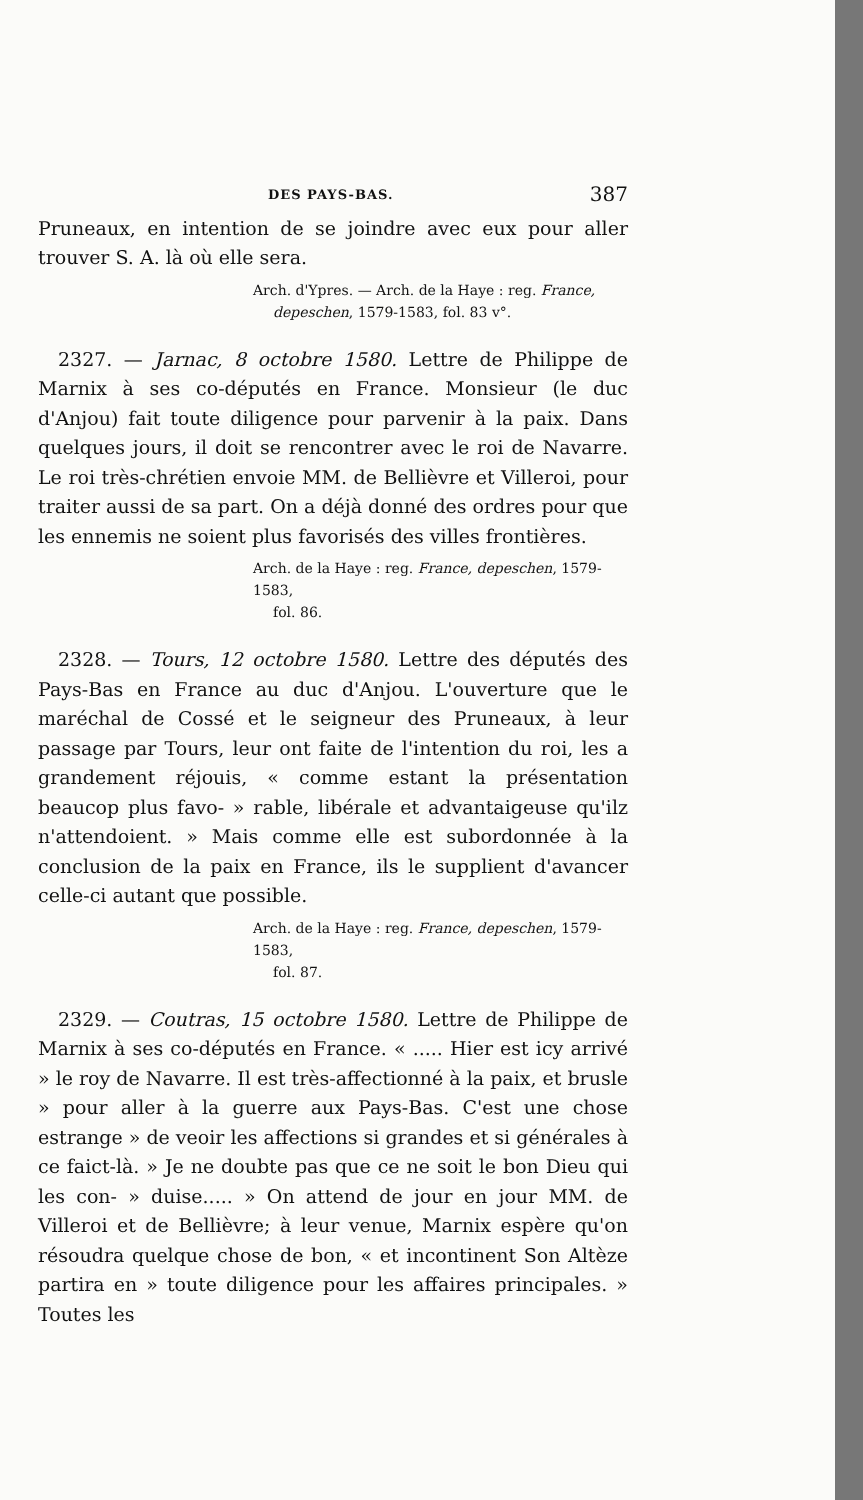DES PAYS-BAS. 387
Pruneaux, en intention de se joindre avec eux pour aller trouver S. A. là où elle sera.
Arch. d'Ypres. — Arch. de la Haye : reg. France,
depeschen, 1579-1583, fol. 83 v°.
2327. — Jarnac, 8 octobre 1580. Lettre de Philippe de Marnix à ses co-députés en France. Monsieur (le duc d'Anjou) fait toute diligence pour parvenir à la paix. Dans quelques jours, il doit se rencontrer avec le roi de Navarre. Le roi très-chrétien envoie MM. de Bellièvre et Villeroi, pour traiter aussi de sa part. On a déjà donné des ordres pour que les ennemis ne soient plus favorisés des villes frontières.
Arch. de la Haye : reg. France, depeschen, 1579-1583,
fol. 86.
2328. — Tours, 12 octobre 1580. Lettre des députés des Pays-Bas en France au duc d'Anjou. L'ouverture que le maréchal de Cossé et le seigneur des Pruneaux, à leur passage par Tours, leur ont faite de l'intention du roi, les a grandement réjouis, « comme estant la présentation beaucop plus favo- » rable, libérale et advantaigeuse qu'ilz n'attendoient. » Mais comme elle est subordonnée à la conclusion de la paix en France, ils le supplient d'avancer celle-ci autant que possible.
Arch. de la Haye : reg. France, depeschen, 1579-1583,
fol. 87.
2329. — Coutras, 15 octobre 1580. Lettre de Philippe de Marnix à ses co-députés en France. « ..... Hier est icy arrivé » le roy de Navarre. Il est très-affectionné à la paix, et brusle » pour aller à la guerre aux Pays-Bas. C'est une chose estrange » de veoir les affections si grandes et si générales à ce faict-là. » Je ne doubte pas que ce ne soit le bon Dieu qui les con- » duise..... » On attend de jour en jour MM. de Villeroi et de Bellièvre; à leur venue, Marnix espère qu'on résoudra quelque chose de bon, « et incontinent Son Altèze partira en » toute diligence pour les affaires principales. » Toutes les